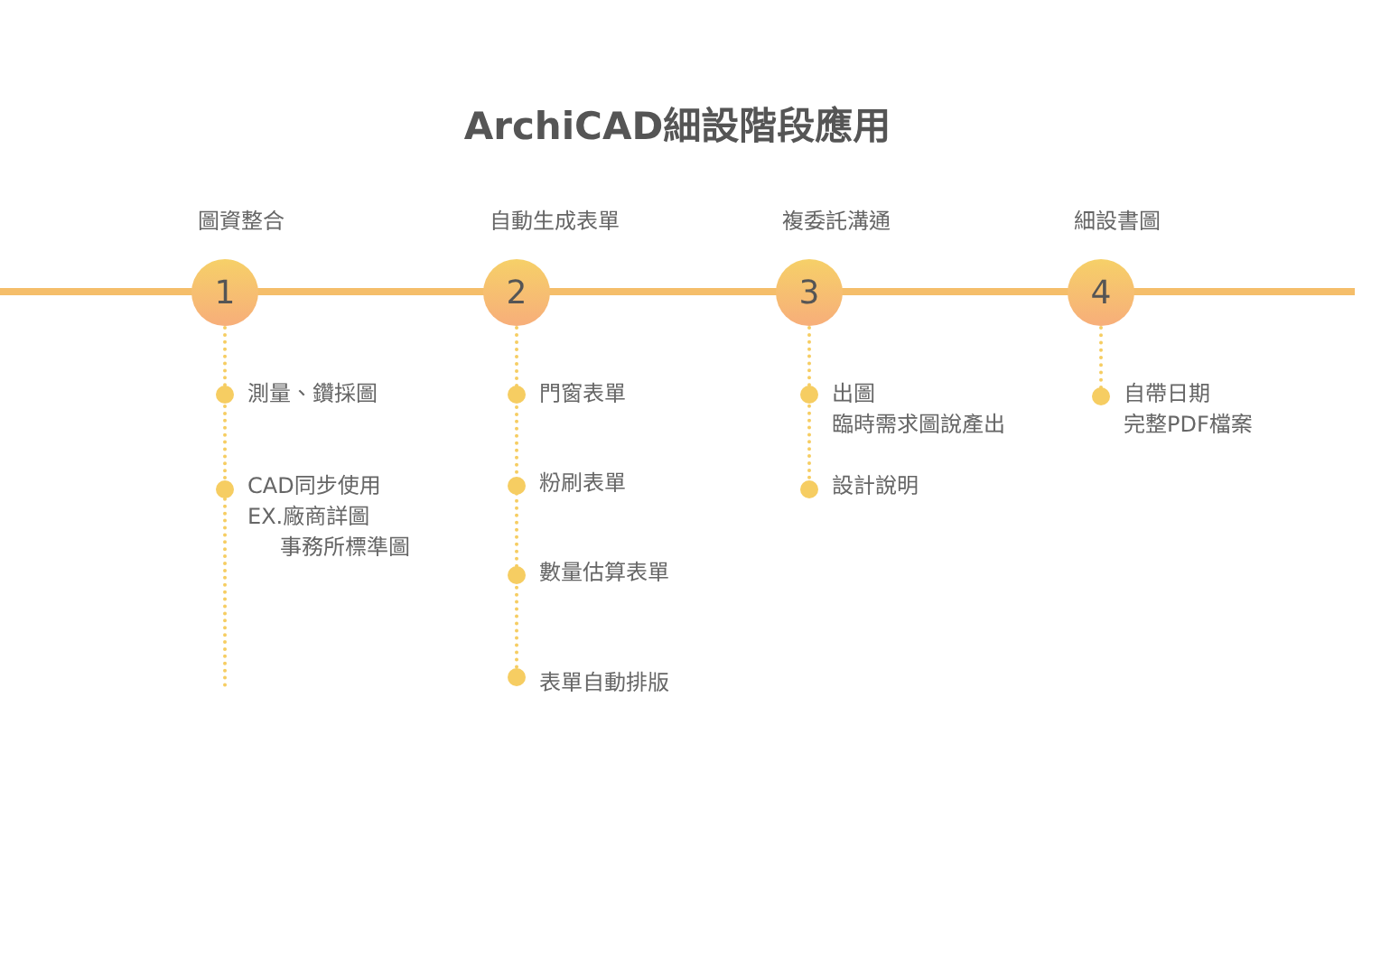ArchiCAD細設階段應用
圖資整合
1
測量、鑽採圖
CAD同步使用
EX.廠商詳圖
  事務所標準圖
自動生成表單
2
門窗表單
粉刷表單
數量估算表單
表單自動排版
複委託溝通
3
出圖
臨時需求圖說產出
設計說明
細設書圖
4
自帶日期
完整PDF檔案